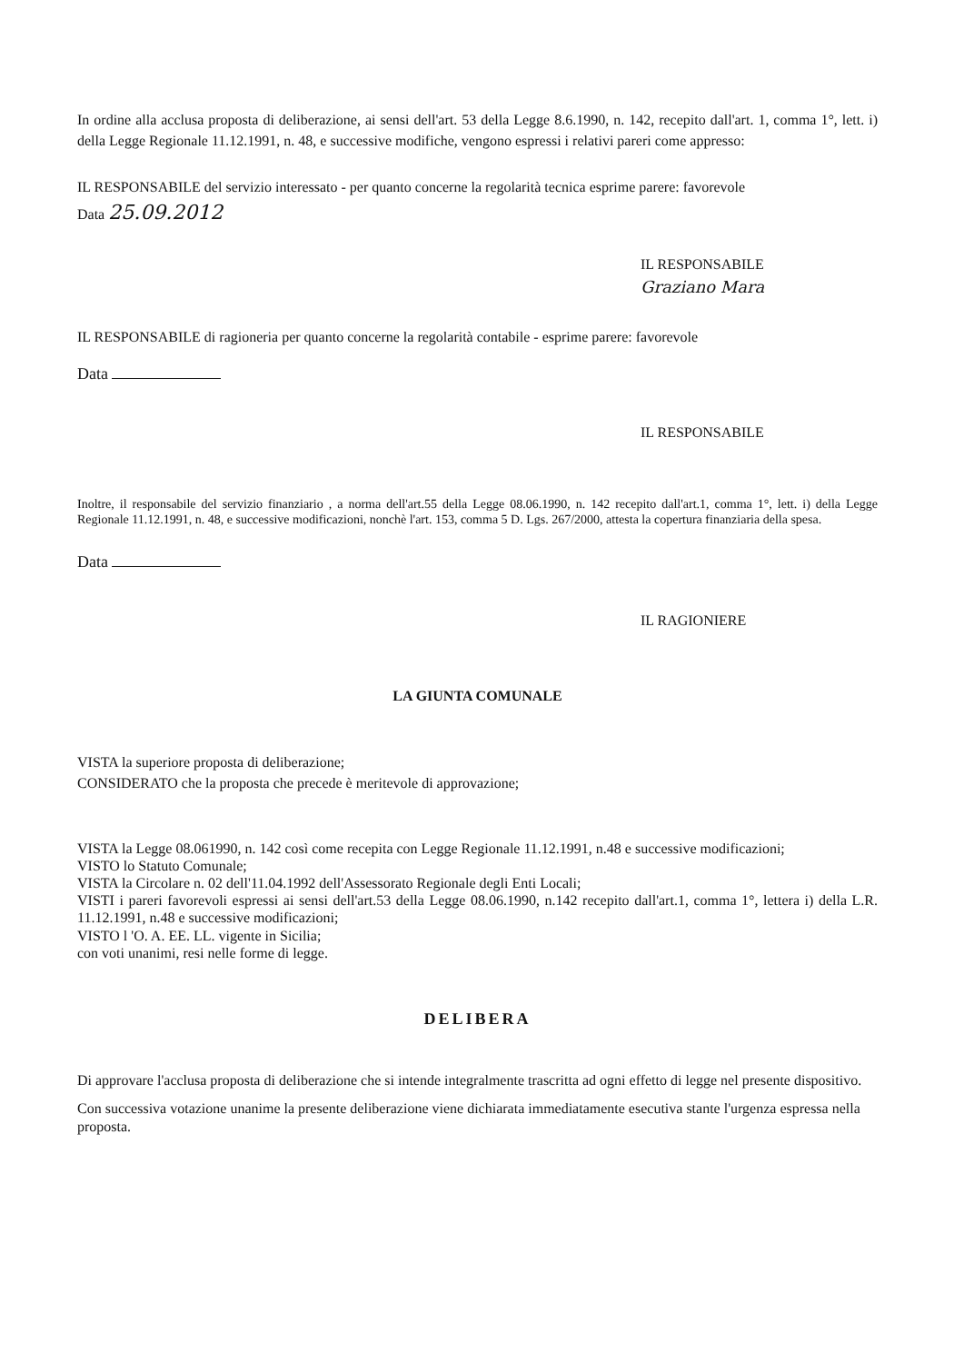In ordine alla acclusa proposta di deliberazione, ai sensi dell'art. 53 della Legge 8.6.1990, n. 142, recepito dall'art. 1, comma 1°, lett. i) della Legge Regionale 11.12.1991, n. 48, e successive modifiche, vengono espressi i relativi pareri come appresso:
IL RESPONSABILE del servizio interessato - per quanto concerne la regolarità tecnica esprime parere: favorevole
Data 25.09.2012
IL RESPONSABILE
Graziano Mara
IL RESPONSABILE di ragioneria per quanto concerne la regolarità contabile - esprime parere: favorevole
Data
IL RESPONSABILE
Inoltre, il responsabile del servizio finanziario , a norma dell'art.55 della Legge 08.06.1990, n. 142 recepito dall'art.1, comma 1°, lett. i) della Legge Regionale 11.12.1991, n. 48, e successive modificazioni, nonchè l'art. 153, comma 5 D. Lgs. 267/2000, attesta la copertura finanziaria della spesa.
Data
IL RAGIONIERE
LA GIUNTA COMUNALE
VISTA la superiore proposta di deliberazione;
CONSIDERATO che la proposta che precede è meritevole di approvazione;
VISTA la Legge 08.061990, n. 142 così come recepita con Legge Regionale 11.12.1991, n.48 e successive modificazioni;
VISTO lo Statuto Comunale;
VISTA la Circolare n. 02 dell'11.04.1992 dell'Assessorato Regionale degli Enti Locali;
VISTI i pareri favorevoli espressi ai sensi dell'art.53 della Legge 08.06.1990, n.142 recepito dall'art.1, comma 1°, lettera i) della L.R. 11.12.1991, n.48 e successive modificazioni;
VISTO l 'O. A. EE. LL. vigente in Sicilia;
con voti unanimi, resi nelle forme di legge.
DELIBERA
Di approvare l'acclusa proposta di deliberazione che si intende integralmente trascritta ad ogni effetto di legge nel presente dispositivo.
Con successiva votazione unanime la presente deliberazione viene dichiarata immediatamente esecutiva stante l'urgenza espressa nella proposta.